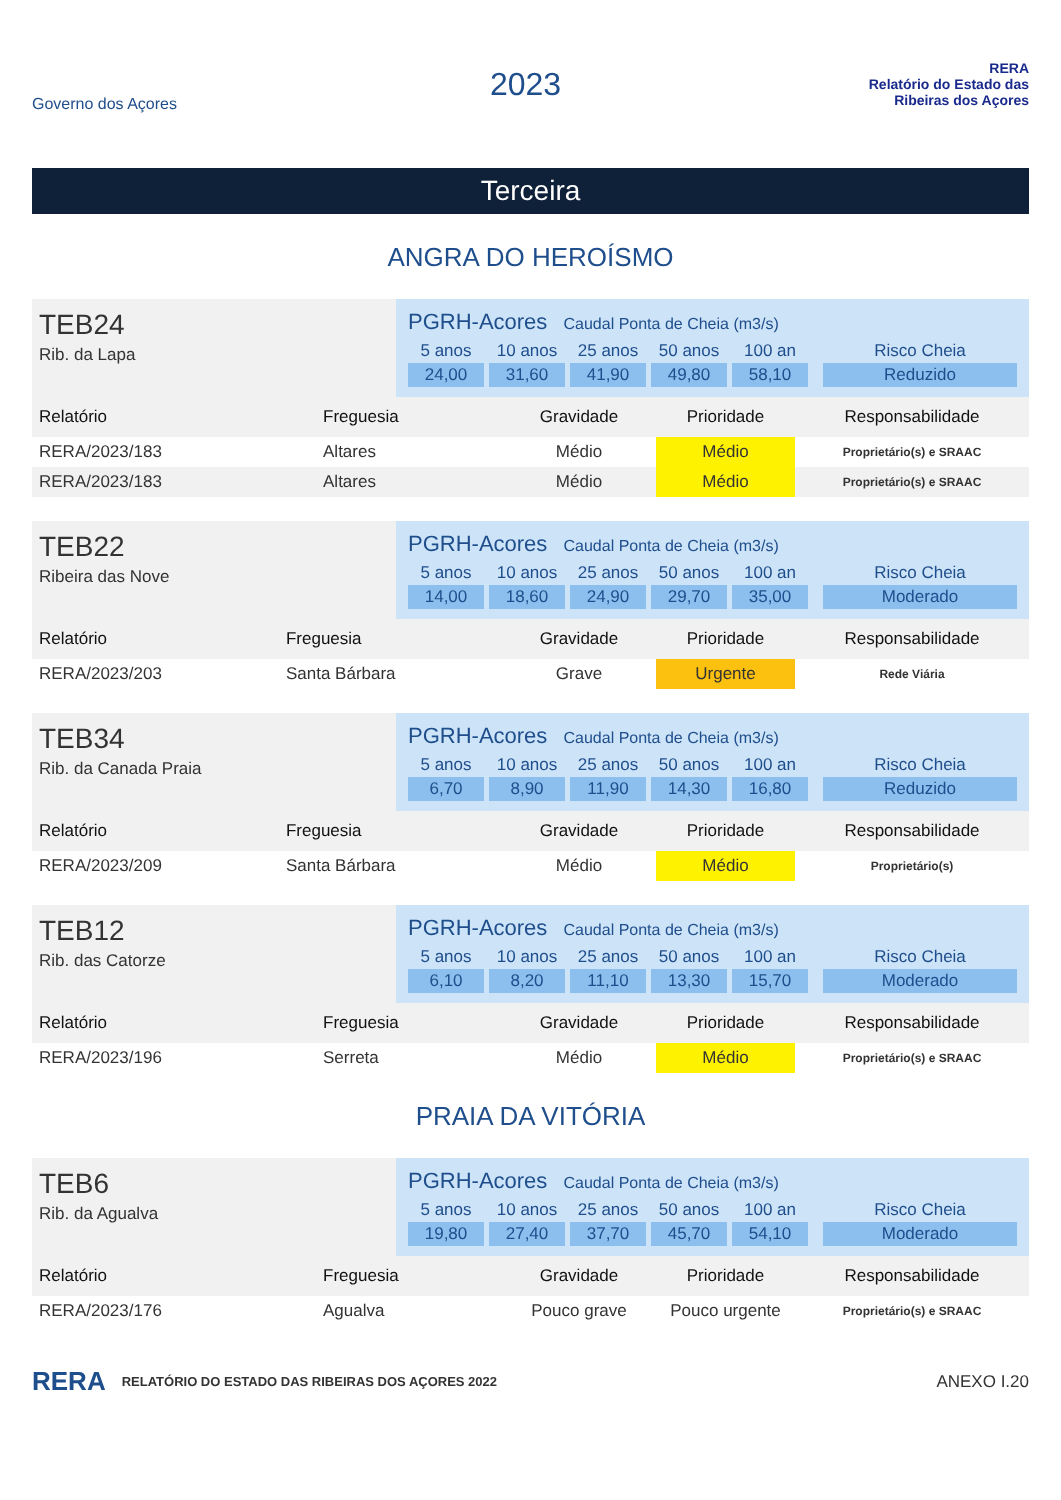Governo dos Açores
2023
RERA
Relatório do Estado das Ribeiras dos Açores
Terceira
ANGRA DO HEROÍSMO
TEB24
Rib. da Lapa
PGRH-Acores Caudal Ponta de Cheia (m3/s)
5 anos
24,00
10 anos
31,60
25 anos
41,90
50 anos
49,80
100 an
58,10
Risco Cheia
Reduzido
| Relatório | Freguesia | Gravidade | Prioridade | Responsabilidade |
| --- | --- | --- | --- | --- |
| RERA/2023/183 | Altares | Médio | Médio | Proprietário(s) e SRAAC |
| RERA/2023/183 | Altares | Médio | Médio | Proprietário(s) e SRAAC |
TEB22
Ribeira das Nove
PGRH-Acores Caudal Ponta de Cheia (m3/s)
5 anos
14,00
10 anos
18,60
25 anos
24,90
50 anos
29,70
100 an
35,00
Risco Cheia
Moderado
| Relatório | Freguesia | Gravidade | Prioridade | Responsabilidade |
| --- | --- | --- | --- | --- |
| RERA/2023/203 | Santa Bárbara | Grave | Urgente | Rede Viária |
TEB34
Rib. da Canada Praia
PGRH-Acores Caudal Ponta de Cheia (m3/s)
5 anos
6,70
10 anos
8,90
25 anos
11,90
50 anos
14,30
100 an
16,80
Risco Cheia
Reduzido
| Relatório | Freguesia | Gravidade | Prioridade | Responsabilidade |
| --- | --- | --- | --- | --- |
| RERA/2023/209 | Santa Bárbara | Médio | Médio | Proprietário(s) |
TEB12
Rib. das Catorze
PGRH-Acores Caudal Ponta de Cheia (m3/s)
5 anos
6,10
10 anos
8,20
25 anos
11,10
50 anos
13,30
100 an
15,70
Risco Cheia
Moderado
| Relatório | Freguesia | Gravidade | Prioridade | Responsabilidade |
| --- | --- | --- | --- | --- |
| RERA/2023/196 | Serreta | Médio | Médio | Proprietário(s) e SRAAC |
PRAIA DA VITÓRIA
TEB6
Rib. da Agualva
PGRH-Acores Caudal Ponta de Cheia (m3/s)
5 anos
19,80
10 anos
27,40
25 anos
37,70
50 anos
45,70
100 an
54,10
Risco Cheia
Moderado
| Relatório | Freguesia | Gravidade | Prioridade | Responsabilidade |
| --- | --- | --- | --- | --- |
| RERA/2023/176 | Agualva | Pouco grave | Pouco urgente | Proprietário(s) e SRAAC |
RERA RELATÓRIO DO ESTADO DAS RIBEIRAS DOS AÇORES 2022 ANEXO I.20